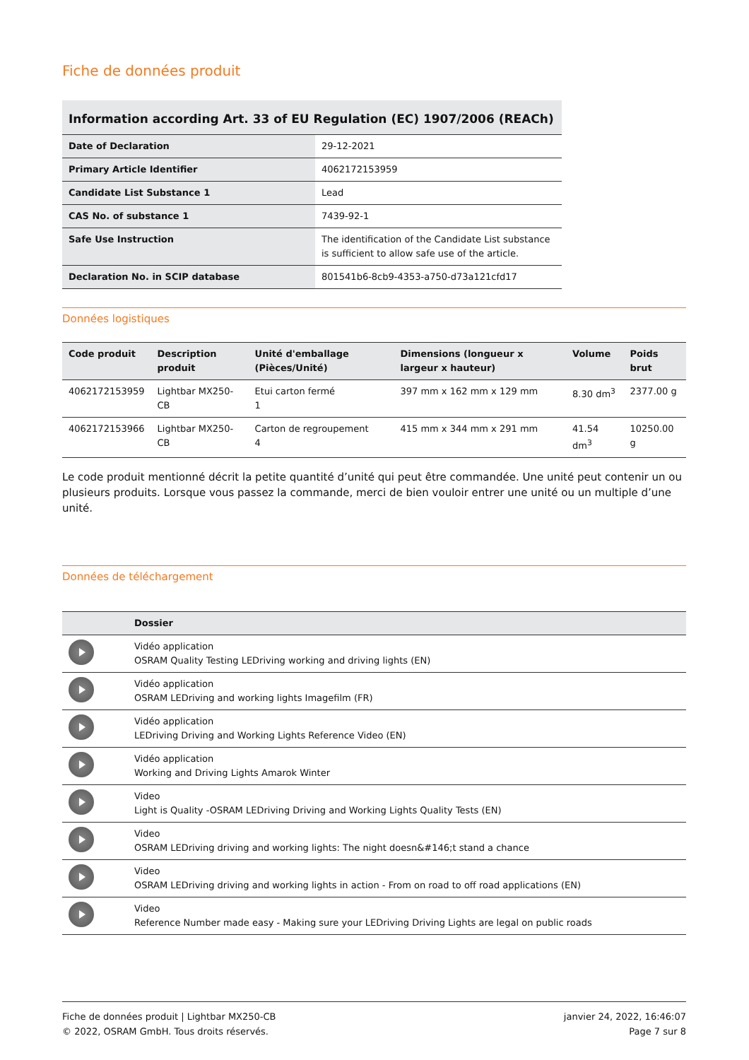Fiche de données produit
| Information according Art. 33 of EU Regulation (EC) 1907/2006 (REACh) | |
| Date of Declaration | 29-12-2021 |
| Primary Article Identifier | 4062172153959 |
| Candidate List Substance 1 | Lead |
| CAS No. of substance 1 | 7439-92-1 |
| Safe Use Instruction | The identification of the Candidate List substance is sufficient to allow safe use of the article. |
| Declaration No. in SCIP database | 801541b6-8cb9-4353-a750-d73a121cfd17 |
Données logistiques
| Code produit | Description produit | Unité d'emballage (Pièces/Unité) | Dimensions (longueur x largeur x hauteur) | Volume | Poids brut |
| --- | --- | --- | --- | --- | --- |
| 4062172153959 | Lightbar MX250-CB | Etui carton fermé 1 | 397 mm x 162 mm x 129 mm | 8.30 dm<sup>3</sup> | 2377.00 g |
| 4062172153966 | Lightbar MX250-CB | Carton de regroupement 4 | 415 mm x 344 mm x 291 mm | 41.54 dm<sup>3</sup> | 10250.00 g |
Le code produit mentionné décrit la petite quantité d’unité qui peut être commandée. Une unité peut contenir un ou plusieurs produits. Lorsque vous passez la commande, merci de bien vouloir entrer une unité ou un multiple d’une unité.
Données de téléchargement
| | Dossier |
| --- | --- |
| | Vidéo application OSRAM Quality Testing LEDriving working and driving lights (EN) |
| | Vidéo application OSRAM LEDriving and working lights Imagefilm (FR) |
| | Vidéo application LEDriving Driving and Working Lights Reference Video (EN) |
| | Vidéo application Working and Driving Lights Amarok Winter |
| | Video Light is Quality -OSRAM LEDriving Driving and Working Lights Quality Tests (EN) |
| | Video OSRAM LEDriving driving and working lights: The night doesn&#146;t stand a chance |
| | Video OSRAM LEDriving driving and working lights in action - From on road to off road applications (EN) |
| | Video Reference Number made easy - Making sure your LEDriving Driving Lights are legal on public roads |
Fiche de données produit | Lightbar MX250-CB
© 2022, OSRAM GmbH. Tous droits réservés.
janvier 24, 2022, 16:46:07
Page 7 sur 8